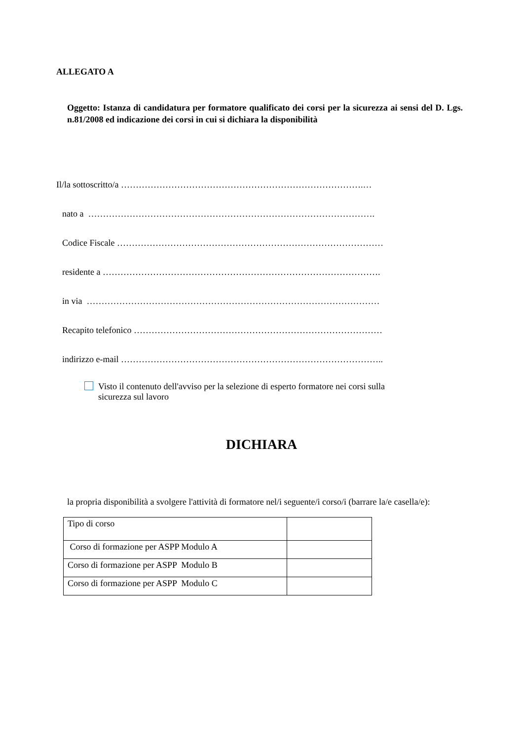ALLEGATO A
Oggetto: Istanza di candidatura per formatore qualificato dei corsi per la sicurezza ai sensi del D. Lgs. n.81/2008 ed indicazione dei corsi in cui si dichiara la disponibilità
Il/la sottoscritto/a ……………………………………………………………………….…
nato a …………………………………………………………………………………….
Codice Fiscale ………………………………………………………………………………
residente a ………………………………………………………………………………….
in via ………………………………………………………………………………………
Recapito telefonico …………………………………………………………………………
indirizzo e-mail ……………………………………………………………………………..
Visto il contenuto dell'avviso per la selezione di esperto formatore nei corsi sulla
sicurezza sul lavoro
DICHIARA
la propria disponibilità a svolgere l'attività di formatore nel/i seguente/i corso/i (barrare la/e casella/e):
| Tipo di corso | |
| Corso di formazione per ASPP Modulo A | |
| Corso di formazione per ASPP Modulo B | |
| Corso di formazione per ASPP Modulo C | |